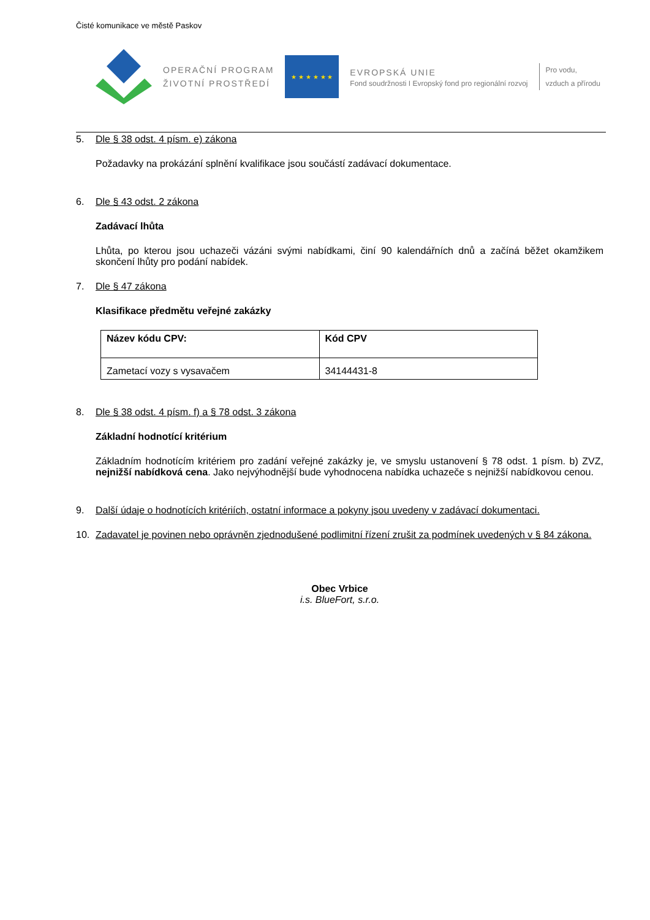Čisté komunikace ve městě Paskov
OPERAČNÍ PROGRAM
ŽIVOTNÍ PROSTŘEDÍ
★ ★ ★ ★ ★ ★
EVROPSKÁ UNIE
Fond soudržnosti I Evropský fond pro regionální rozvoj
Pro vodu,
vzduch a přírodu
5. Dle § 38 odst. 4 písm. e) zákona
Požadavky na prokázání splnění kvalifikace jsou součástí zadávací dokumentace.
6. Dle § 43 odst. 2 zákona
Zadávací lhůta
Lhůta, po kterou jsou uchazeči vázáni svými nabídkami, činí 90 kalendářních dnů a začíná běžet okamžikem skončení lhůty pro podání nabídek.
7. Dle § 47 zákona
Klasifikace předmětu veřejné zakázky
| Název kódu CPV: | Kód CPV |
| Zametací vozy s vysavačem | 34144431-8 |
8. Dle § 38 odst. 4 písm. f) a § 78 odst. 3 zákona
Základní hodnotící kritérium
Základním hodnotícím kritériem pro zadání veřejné zakázky je, ve smyslu ustanovení § 78 odst. 1 písm. b) ZVZ, nejnižší nabídková cena. Jako nejvýhodnější bude vyhodnocena nabídka uchazeče s nejnižší nabídkovou cenou.
9. Další údaje o hodnotících kritériích, ostatní informace a pokyny jsou uvedeny v zadávací dokumentaci.
10. Zadavatel je povinen nebo oprávněn zjednodušené podlimitní řízení zrušit za podmínek uvedených v § 84 zákona.
Obec Vrbice
i.s. BlueFort, s.r.o.